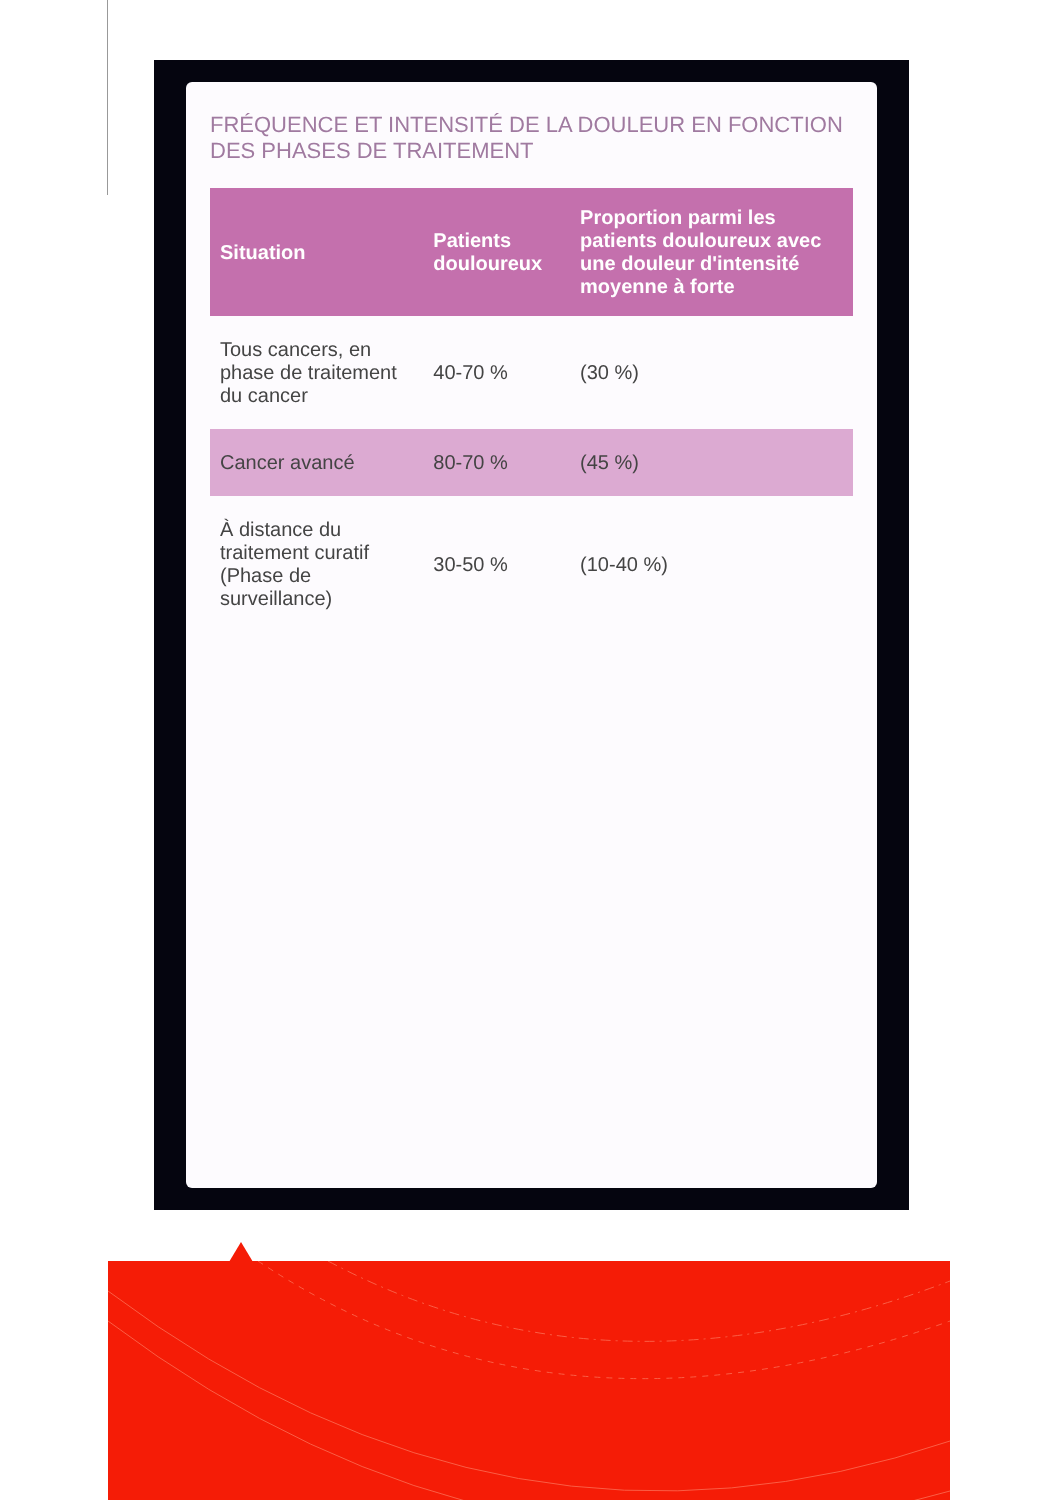FRÉQUENCE ET INTENSITÉ DE LA DOULEUR EN FONCTION DES PHASES DE TRAITEMENT
| Situation | Patients douloureux | Proportion parmi les patients douloureux avec une douleur d'intensité moyenne à forte |
| --- | --- | --- |
| Tous cancers, en phase de traitement du cancer | 40-70 % | (30 %) |
| Cancer avancé | 80-70 % | (45 %) |
| À distance du traitement curatif (Phase de surveillance) | 30-50 % | (10-40 %) |